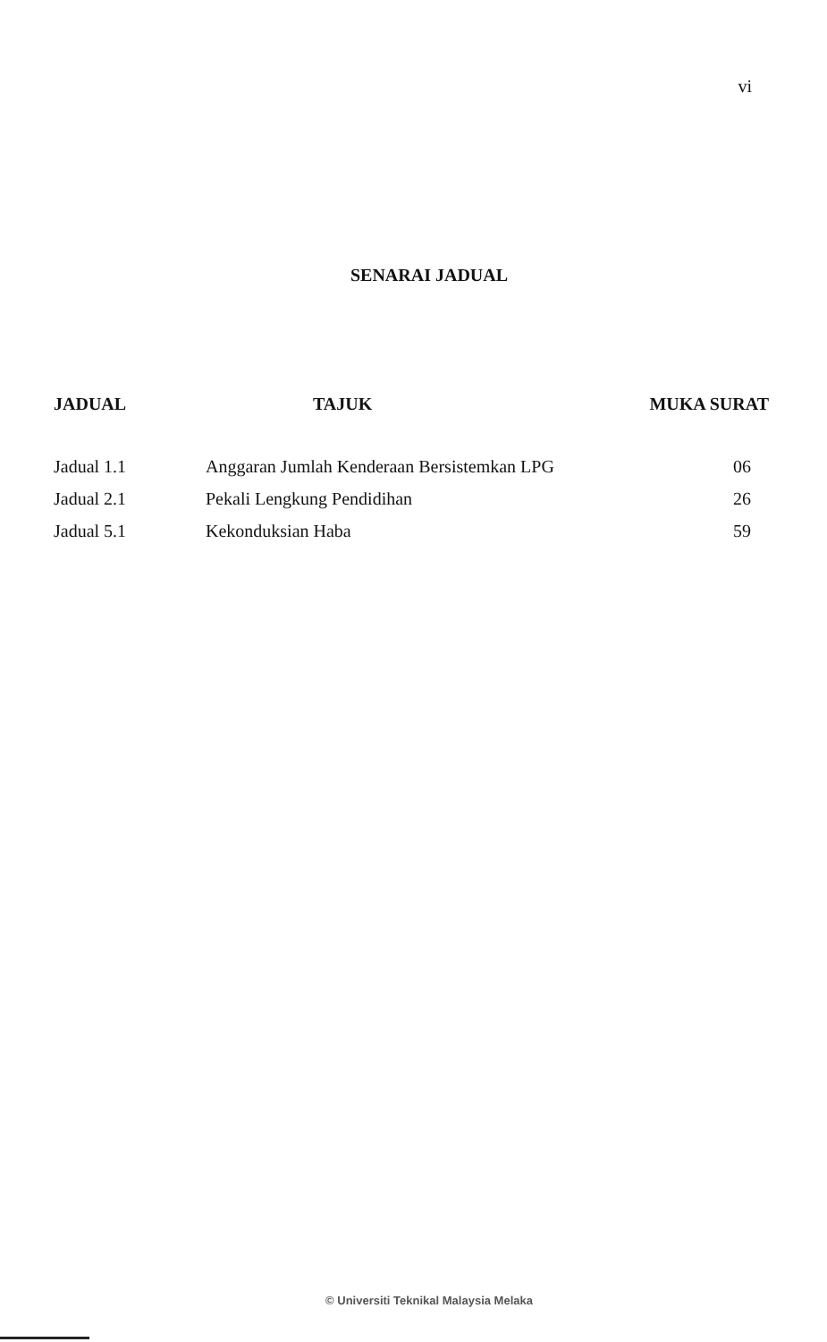vi
SENARAI JADUAL
| JADUAL | TAJUK | MUKA SURAT |
| --- | --- | --- |
| Jadual 1.1 | Anggaran Jumlah Kenderaan Bersistemkan LPG | 06 |
| Jadual 2.1 | Pekali Lengkung Pendidihan | 26 |
| Jadual 5.1 | Kekonduksian Haba | 59 |
© Universiti Teknikal Malaysia Melaka